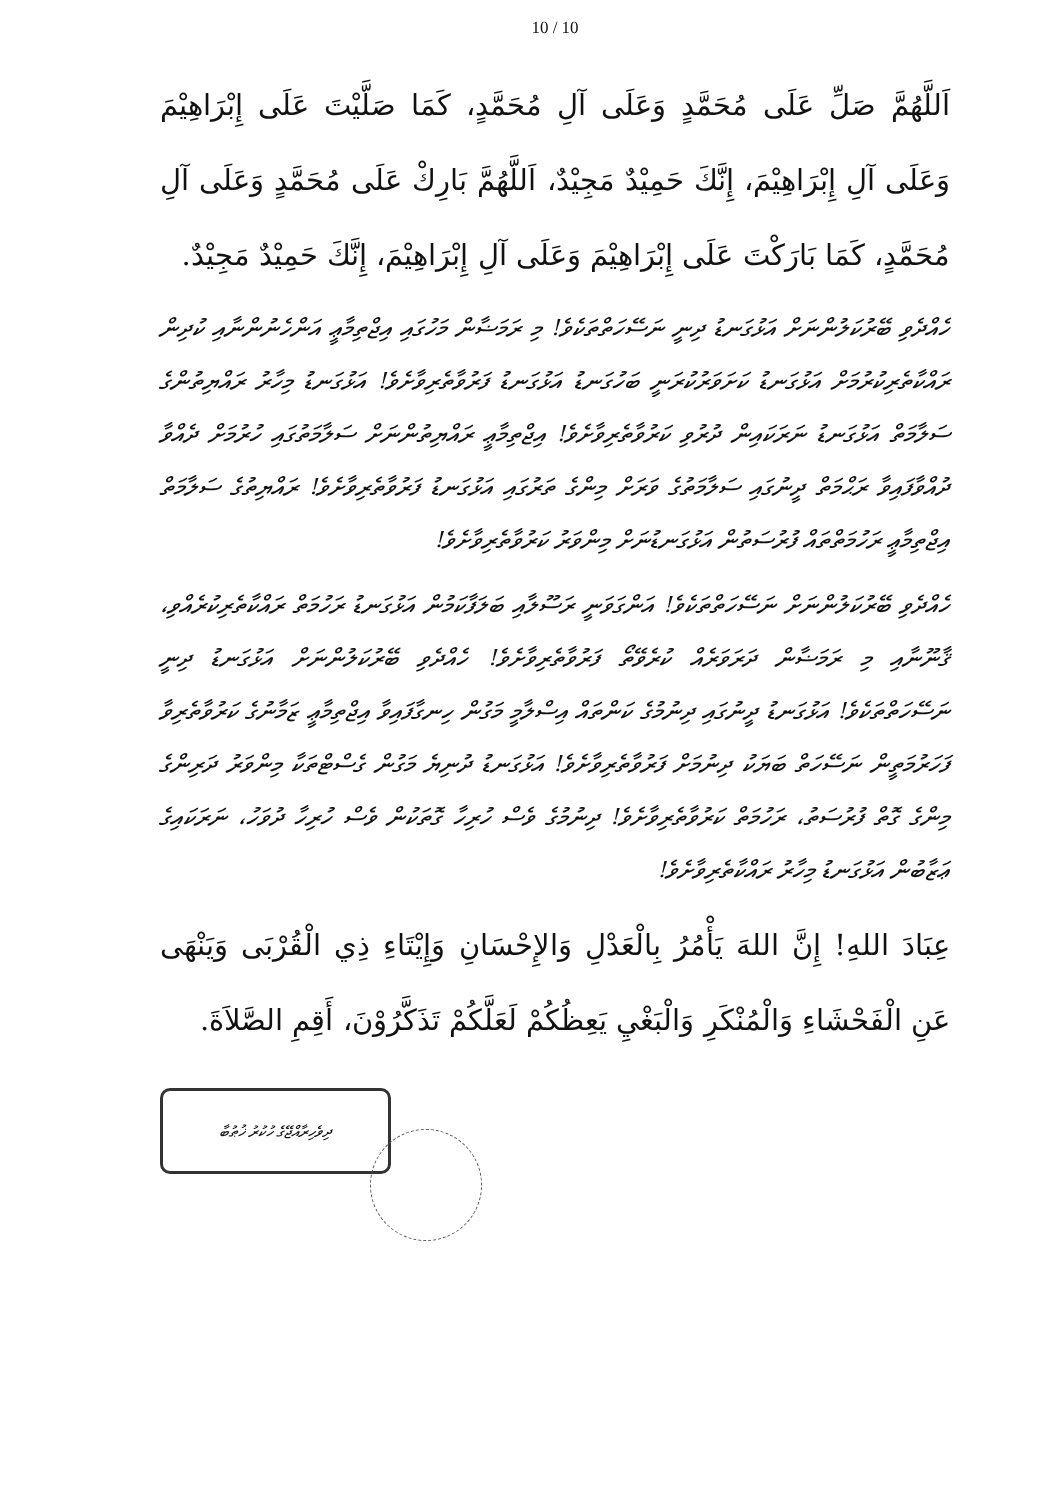10 / 10
اَللَّهُمَّ صَلِّ عَلَى مُحَمَّدٍ وَعَلَى آلِ مُحَمَّدٍ، كَمَا صَلَّيْتَ عَلَى إِبْرَاهِيْمَ وَعَلَى آلِ إِبْرَاهِيْمَ، إِنَّكَ حَمِيْدٌ مَجِيْدٌ، اَللَّهُمَّ بَارِكْ عَلَى مُحَمَّدٍ وَعَلَى آلِ مُحَمَّدٍ، كَمَا بَارَكْتَ عَلَى إِبْرَاهِيْمَ وَعَلَى آلِ إِبْرَاهِيْمَ، إِنَّكَ حَمِيْدٌ مَجِيْدٌ.
ހެއްދެވި ބޭރުކަލުންނަށް އަޅުގަނޑު ދިނީ ނަސޭހަތްތަކެވެ! މި ރަމަޟާން މަހުގައި އިޖްތިމާޢީ އަންހެނުންނާއި ކުދިން ރައްކާތެރިކުރުމަށް އަޅުގަނޑު ކަށަވަރުކުރަނީ ބަހުގަނޑު އަޅުގަނޑު ފަރުވާތެރިވާށެވެ! އަޅުގަނޑު މިހާރު ރައްޔިތުންގެ ސަލާމަތް އަޅުގަނޑު ނަރަކައިން ދުރުވި ކަރުވާތެރިވާށެވެ! އިޖްތިމާޢީ ރައްޔިތުންނަށް ސަލާމަތުގައި ހުރުމަށް ދެއްވާ ދުއްވާފައިވާ ރަޙްމަތް ދީނުގައި ސަލާމަތުގެ ވަރަށް މިންގެ ތަރުގައި އަޅުގަނޑު ފަރުވާތެރިވާށެވެ! ރައްޔިތުގެ ސަލާމަތް އިޖްތިމާޢީ ރަހުމަތްތައް ފުރުސަތުން އަޅުގަނޑުނަށް މިންވަރު ކަރުވާތެރިވާށެވެ!
ހެއްދެވި ބޭރުކަލުންނަށް ނަސޭހަތްތަކެވެ! އަންގަވަނީ ރަސޫލާއި ބަލަފާކަމުން އަޅުގަނޑު ރަހުމަތް ރައްކާތެރިކުރެއްވި، ޤާނޫނާއި މި ރަމަޟާން ދަރަވަރެއް ކުރެވޭތޯ ފަރުވާތެރިވާށެވެ! ހެއްދެވި ބޭރުކަލުންނަށް އަޅުގަނޑު ދިނީ ނަސޭހަތްތަކެވެ! އަޅުގަނޑު ދީނުގައި ދިނުމުގެ ކަންތައް އިސްލާމީ މަގުން ހިނގާފައިވާ އިޖްތިމާޢީ ޒަމާނުގެ ކަރުވާތެރިވާ ފަހަރުމަތީން ނަސޭހަތް ބަޔަކު ދިނުމަށް ފަރުވާތެރިވާށެވެ! އަޅުގަނޑު ދުނިޔެ މަގުން ގެސްޓްތަކާ މިންވަރު ދަރިންގެ މިންގެ ގޮތް ފުރުސަތު، ރަހުމަތް ކަރުވާތެރިވާށެވެ! ދިނުމުގެ ވެސް ހުރިހާ ގޮތަކުން ވެސް ހުރިހާ ދުވަހު، ނަރަކައިގެ ޢަޒާބުން އަޅުގަނޑު މިހާރު ރައްކާތެރިވާށެވެ!
عِبَادَ اللهِ! إِنَّ اللهَ يَأْمُرُ بِالْعَدْلِ وَالإِحْسَانِ وَإِيْتَاءِ ذِي الْقُرْبَى وَيَنْهَى عَنِ الْفَحْشَاءِ وَالْمُنْكَرِ وَالْبَغْيِ يَعِظُكُمْ لَعَلَّكُمْ تَذَكَّرُوْنَ، أَقِمِ الصَّلاَةَ.
ދިވެހިރާއްޖޭގެ ހުކުރު ޚުޠުބާ